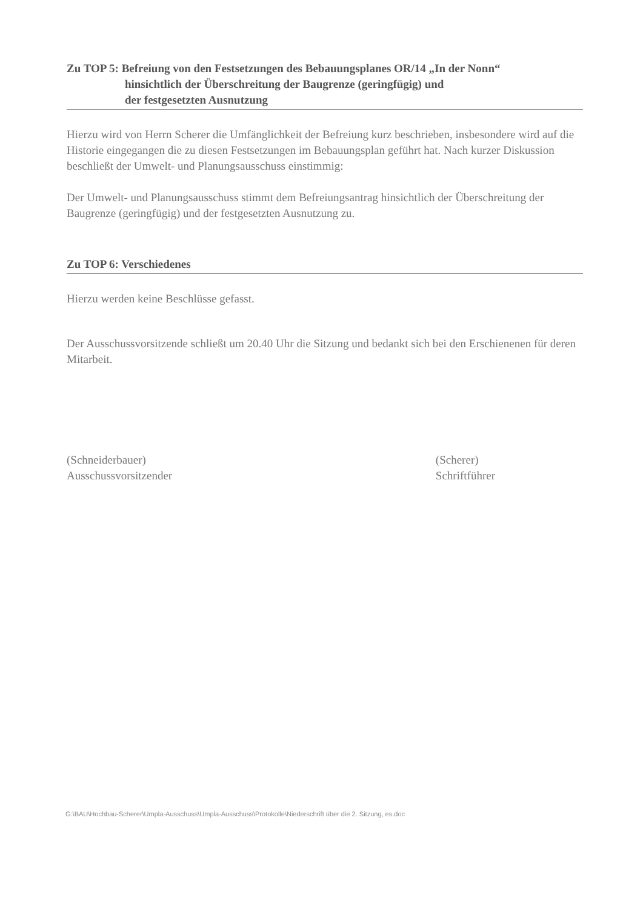Zu TOP 5: Befreiung von den Festsetzungen des Bebauungsplanes OR/14 „In der Nonn“hinsichtlich der Überschreitung der Baugrenze (geringfügig) und
der festgesetzten Ausnutzung
Hierzu wird von Herrn Scherer die Umfänglichkeit der Befreiung kurz beschrieben, insbesondere wird auf die Historie eingegangen die zu diesen Festsetzungen im Bebauungsplan geführt hat. Nach kurzer Diskussion beschließt der Umwelt- und Planungsausschuss einstimmig:
Der Umwelt- und Planungsausschuss stimmt dem Befreiungsantrag hinsichtlich der Überschreitung der Baugrenze (geringfügig) und der festgesetzten Ausnutzung zu.
Zu TOP 6: Verschiedenes
Hierzu werden keine Beschlüsse gefasst.
Der Ausschussvorsitzende schließt um 20.40 Uhr die Sitzung und bedankt sich bei den Erschienenen für deren Mitarbeit.
(Schneiderbauer)
Ausschussvorsitzender
(Scherer)
Schriftführer
G:\BAU\Hochbau-Scherer\Umpla-Ausschuss\Umpla-Ausschuss\Protokolle\Niederschrift über die 2. Sitzung, es.doc